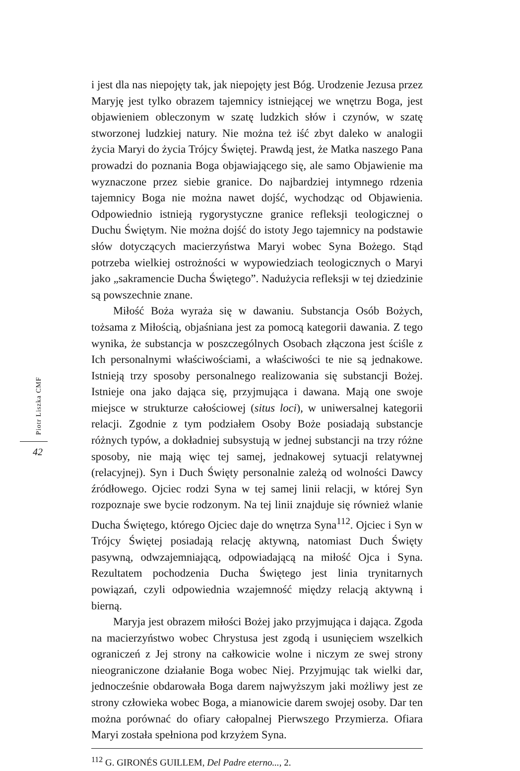Piotr Liszka CMF
42
i jest dla nas niepojęty tak, jak niepojęty jest Bóg. Urodzenie Jezusa przez Maryję jest tylko obrazem tajemnicy istniejącej we wnętrzu Boga, jest objawieniem obleczonym w szatę ludzkich słów i czynów, w szatę stworzonej ludzkiej natury. Nie można też iść zbyt daleko w analogii życia Maryi do życia Trójcy Świętej. Prawdą jest, że Matka naszego Pana prowadzi do poznania Boga objawiającego się, ale samo Objawienie ma wyznaczone przez siebie granice. Do najbardziej intymnego rdzenia tajemnicy Boga nie można nawet dojść, wychodząc od Objawienia. Odpowiednio istnieją rygorystyczne granice refleksji teologicznej o Duchu Świętym. Nie można dojść do istoty Jego tajemnicy na podstawie słów dotyczących macierzyństwa Maryi wobec Syna Bożego. Stąd potrzeba wielkiej ostrożności w wypowiedziach teologicznych o Maryi jako „sakramencie Ducha Świętego”. Nadużycia refleksji w tej dziedzinie są powszechnie znane.
Miłość Boża wyraża się w dawaniu. Substancja Osób Bożych, tożsama z Miłością, objaśniana jest za pomocą kategorii dawania. Z tego wynika, że substancja w poszczególnych Osobach złączona jest ściśle z Ich personalnymi właściwościami, a właściwości te nie są jednakowe. Istnieją trzy sposoby personalnego realizowania się substancji Bożej. Istnieje ona jako dająca się, przyjmująca i dawana. Mają one swoje miejsce w strukturze całościowej (situs loci), w uniwersalnej kategorii relacji. Zgodnie z tym podziałem Osoby Boże posiadają substancje różnych typów, a dokładniej subsystują w jednej substancji na trzy różne sposoby, nie mają więc tej samej, jednakowej sytuacji relatywnej (relacyjnej). Syn i Duch Święty personalnie zależą od wolności Dawcy źródłowego. Ojciec rodzi Syna w tej samej linii relacji, w której Syn rozpoznaje swe bycie rodzonym. Na tej linii znajduje się również wlanie Ducha Świętego, którego Ojciec daje do wnętrza Syna<sup>112</sup>. Ojciec i Syn w Trójcy Świętej posiadają relację aktywną, natomiast Duch Święty pasywną, odwzajemniającą, odpowiadającą na miłość Ojca i Syna. Rezultatem pochodzenia Ducha Świętego jest linia trynitarnych powiązań, czyli odpowiednia wzajemność między relacją aktywną i bierną.
Maryja jest obrazem miłości Bożej jako przyjmująca i dająca. Zgoda na macierzyństwo wobec Chrystusa jest zgodą i usunięciem wszelkich ograniczeń z Jej strony na całkowicie wolne i niczym ze swej strony nieograniczone działanie Boga wobec Niej. Przyjmując tak wielki dar, jednocześnie obdarowała Boga darem najwyższym jaki możliwy jest ze strony człowieka wobec Boga, a mianowicie darem swojej osoby. Dar ten można porównać do ofiary całopalnej Pierwszego Przymierza. Ofiara Maryi została spełniona pod krzyżem Syna.
<sup>112</sup> G. GIRONÉS GUILLEM, Del Padre eterno..., 2.